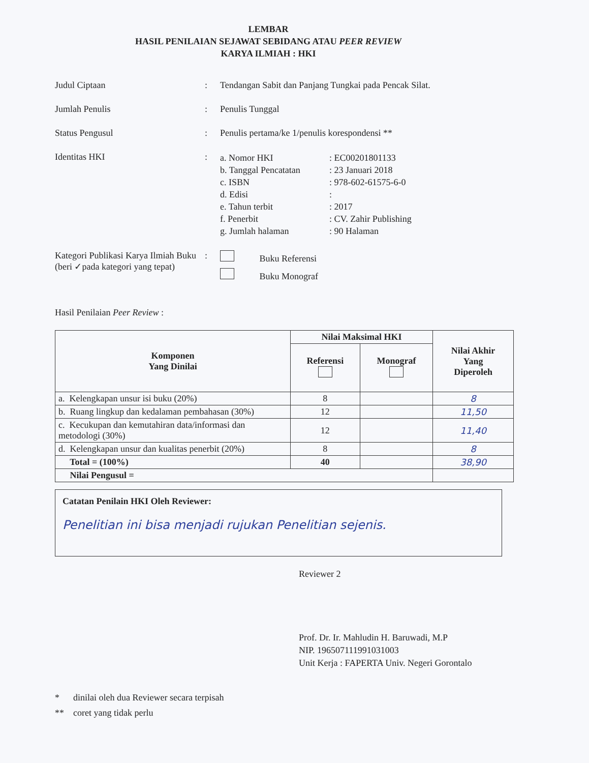LEMBAR
HASIL PENILAIAN SEJAWAT SEBIDANG ATAU PEER REVIEW
KARYA ILMIAH : HKI
Judul Ciptaan : Tendangan Sabit dan Panjang Tungkai pada Pencak Silat.
Jumlah Penulis : Penulis Tunggal
Status Pengusul : Penulis pertama/ke 1/penulis korespondensi **
Identitas HKI :
a. Nomor HKI: EC00201801133
b. Tanggal Pencatatan: 23 Januari 2018
c. ISBN: 978-602-61575-6-0
d. Edisi:
e. Tahun terbit: 2017
f. Penerbit: CV. Zahir Publishing
g. Jumlah halaman: 90 Halaman
Kategori Publikasi Karya Ilmiah Buku (beri ✓pada kategori yang tepat)
: Buku Referensi
Buku Monograf
Hasil Penilaian Peer Review :
| Komponen Yang Dinilai | Nilai Maksimal HKI | | Nilai Akhir Yang Diperoleh |
| --- | --- | --- | --- |
| | Referensi | Monograf | |
| a. Kelengkapan unsur isi buku (20%) | 8 | | 8 |
| b. Ruang lingkup dan kedalaman pembahasan (30%) | 12 | | 11,50 |
| c. Kecukupan dan kemutahiran data/informasi dan metodologi (30%) | 12 | | 11,40 |
| d. Kelengkapan unsur dan kualitas penerbit (20%) | 8 | | 8 |
| Total = (100%) | 40 | | 38,90 |
| Nilai Pengusul = | | | |
Catatan Penilain HKI Oleh Reviewer:
Penelitian ini bisa menjadi rujukan Penelitian sejenis.
Reviewer 2
Prof. Dr. Ir. Mahludin H. Baruwadi, M.P
NIP. 196507111991031003
Unit Kerja : FAPERTA Univ. Negeri Gorontalo
* dinilai oleh dua Reviewer secara terpisah
** coret yang tidak perlu